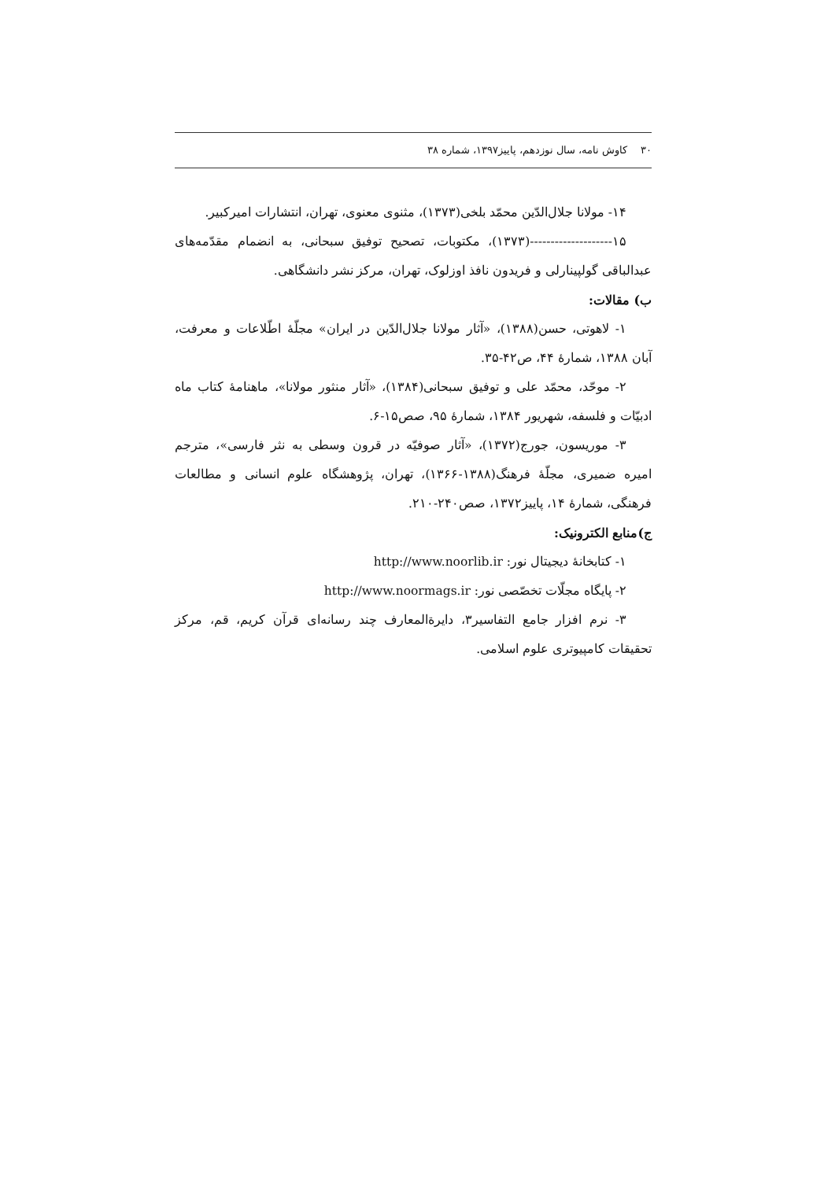۳۰ کاوش نامه، سال نوزدهم، پاییز۱۳۹۷، شماره ۳۸
۱۴- مولانا جلال‌الدّین محمّد بلخی(۱۳۷۳)، مثنوی معنوی، تهران، انتشارات امیرکبیر.
۱۵--------------------(۱۳۷۳)، مکتوبات، تصحیح توفیق سبحانی، به انضمام مقدّمه‌های عبدالباقی گولپینارلی و فریدون نافذ اوزلوک، تهران، مرکز نشر دانشگاهی.
ب) مقالات:
۱- لاهوتی، حسن(۱۳۸۸)، «آثار مولانا جلال‌الدّین در ایران» مجلّهٔ اطّلاعات و معرفت، آبان ۱۳۸۸، شمارهٔ ۴۴، ص۴۲-۳۵.
۲- موحّد، محمّد علی و توفیق سبحانی(۱۳۸۴)، «آثار منثور مولانا»، ماهنامهٔ کتاب ماه ادبیّات و فلسفه، شهریور ۱۳۸۴، شمارهٔ ۹۵، صص۱۵-۶.
۳- موریسون، جورج(۱۳۷۲)، «آثار صوفیّه در قرون وسطی به نثر فارسی»، مترجم امیره ضمیری، مجلّهٔ فرهنگ(۱۳۸۸-۱۳۶۶)، تهران، پژوهشگاه علوم انسانی و مطالعات فرهنگی، شمارهٔ ۱۴، پاییز۱۳۷۲، صص۲۴۰-۲۱۰.
ج)منابع الکترونیک:
۱- کتابخانهٔ دیجیتال نور: http://www.noorlib.ir
۲- پایگاه مجلّات تخصّصی نور: http://www.noormags.ir
۳- نرم افزار جامع التفاسیر۳، دایرةالمعارف چند رسانه‌ای قرآن کریم، قم، مرکز تحقیقات کامپیوتری علوم اسلامی.